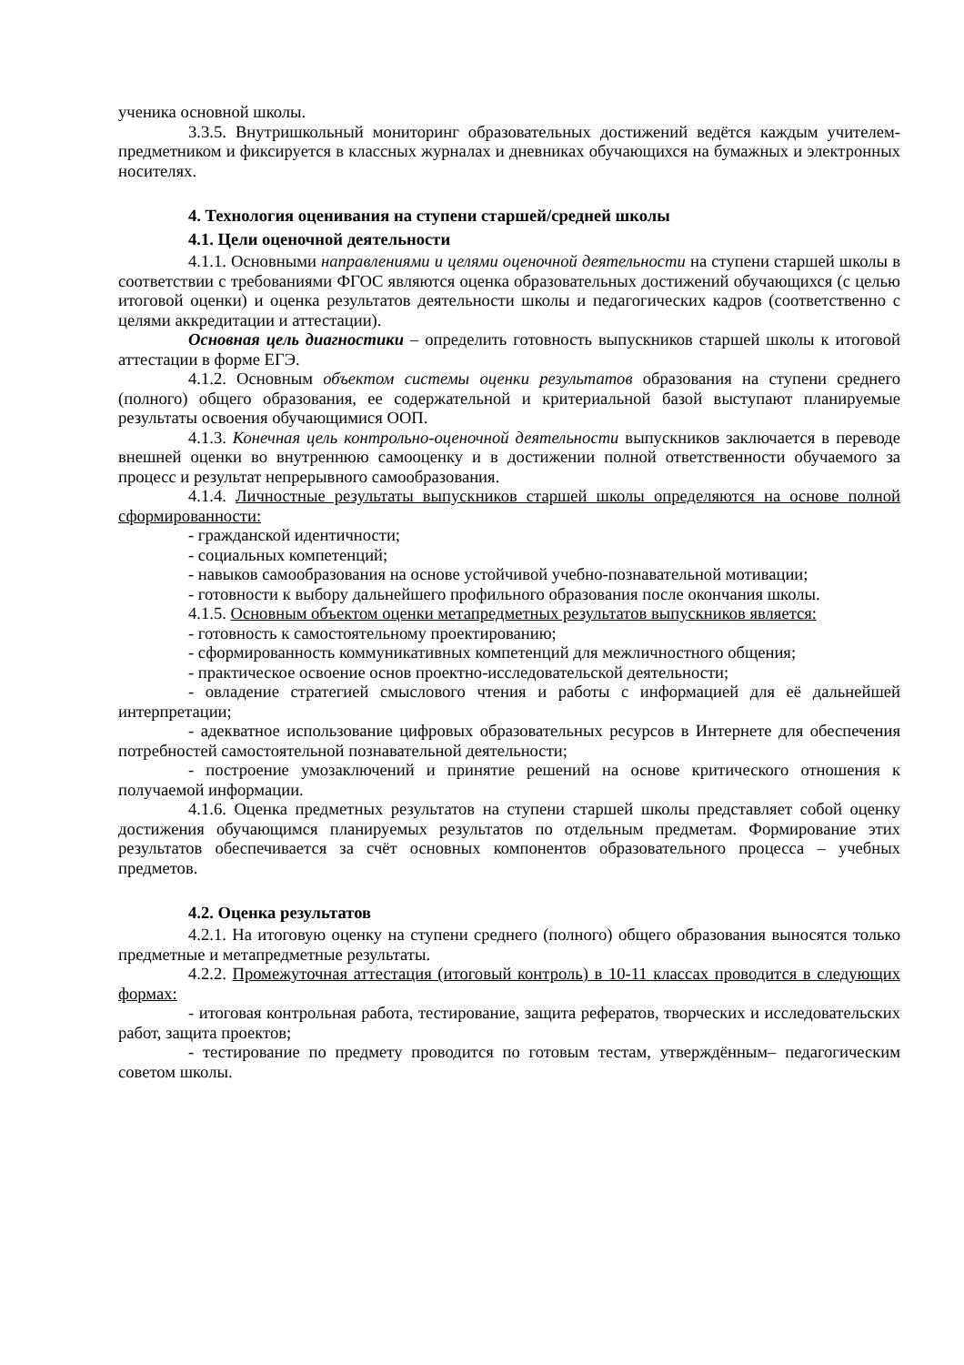ученика основной школы.
3.3.5. Внутришкольный мониторинг образовательных достижений ведётся каждым учителем-предметником и фиксируется в классных журналах и дневниках обучающихся на бумажных и электронных носителях.
4. Технология оценивания на ступени старшей/средней школы
4.1. Цели оценочной деятельности
4.1.1. Основными направлениями и целями оценочной деятельности на ступени старшей школы в соответствии с требованиями ФГОС являются оценка образовательных достижений обучающихся (с целью итоговой оценки) и оценка результатов деятельности школы и педагогических кадров (соответственно с целями аккредитации и аттестации).
Основная цель диагностики – определить готовность выпускников старшей школы к итоговой аттестации в форме ЕГЭ.
4.1.2. Основным объектом системы оценки результатов образования на ступени среднего (полного) общего образования, ее содержательной и критериальной базой выступают планируемые результаты освоения обучающимися ООП.
4.1.3. Конечная цель контрольно-оценочной деятельности выпускников заключается в переводе внешней оценки во внутреннюю самооценку и в достижении полной ответственности обучаемого за процесс и результат непрерывного самообразования.
4.1.4. Личностные результаты выпускников старшей школы определяются на основе полной сформированности:
- гражданской идентичности;
- социальных компетенций;
- навыков самообразования на основе устойчивой учебно-познавательной мотивации;
- готовности к выбору дальнейшего профильного образования после окончания школы.
4.1.5. Основным объектом оценки метапредметных результатов выпускников является:
- готовность к самостоятельному проектированию;
- сформированность коммуникативных компетенций для межличностного общения;
- практическое освоение основ проектно-исследовательской деятельности;
- овладение стратегией смыслового чтения и работы с информацией для её дальнейшей интерпретации;
- адекватное использование цифровых образовательных ресурсов в Интернете для обеспечения потребностей самостоятельной познавательной деятельности;
- построение умозаключений и принятие решений на основе критического отношения к получаемой информации.
4.1.6. Оценка предметных результатов на ступени старшей школы представляет собой оценку достижения обучающимся планируемых результатов по отдельным предметам. Формирование этих результатов обеспечивается за счёт основных компонентов образовательного процесса – учебных предметов.
4.2. Оценка результатов
4.2.1. На итоговую оценку на ступени среднего (полного) общего образования выносятся только предметные и метапредметные результаты.
4.2.2. Промежуточная аттестация (итоговый контроль) в 10-11 классах проводится в следующих формах:
- итоговая контрольная работа, тестирование, защита рефератов, творческих и исследовательских работ, защита проектов;
- тестирование по предмету проводится по готовым тестам, утверждённым– педагогическим советом школы.